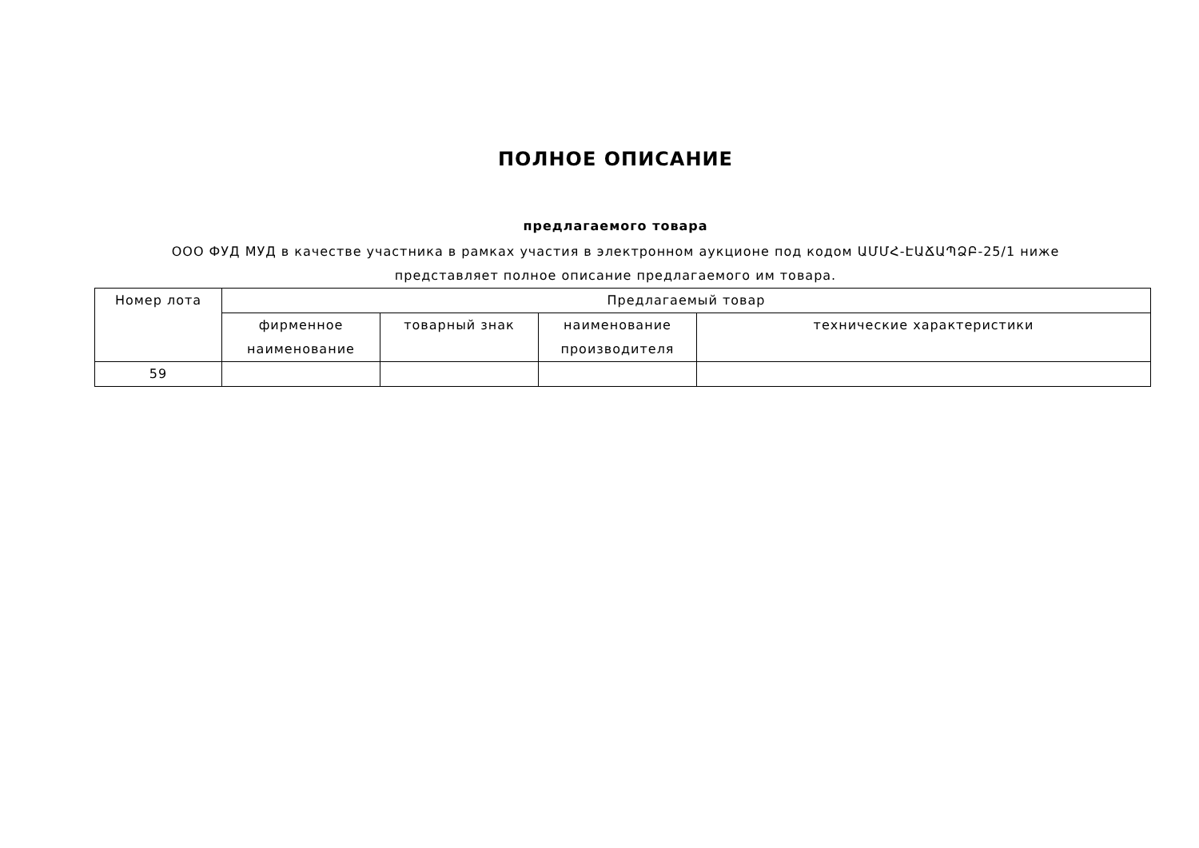ПОЛНОЕ ОПИСАНИЕ
предлагаемого товара
ООО ФУД МУД в качестве участника в рамках участия в электронном аукционе под кодом ԱՄՄՀ-ԷԱՃԱՊՁԲ-25/1 ниже
представляет полное описание предлагаемого им товара.
| Номер лота | Предлагаемый товар | | | |
| --- | --- | --- | --- | --- |
| | фирменное наименование | товарный знак | наименование производителя | технические характеристики |
| 59 | | | | |